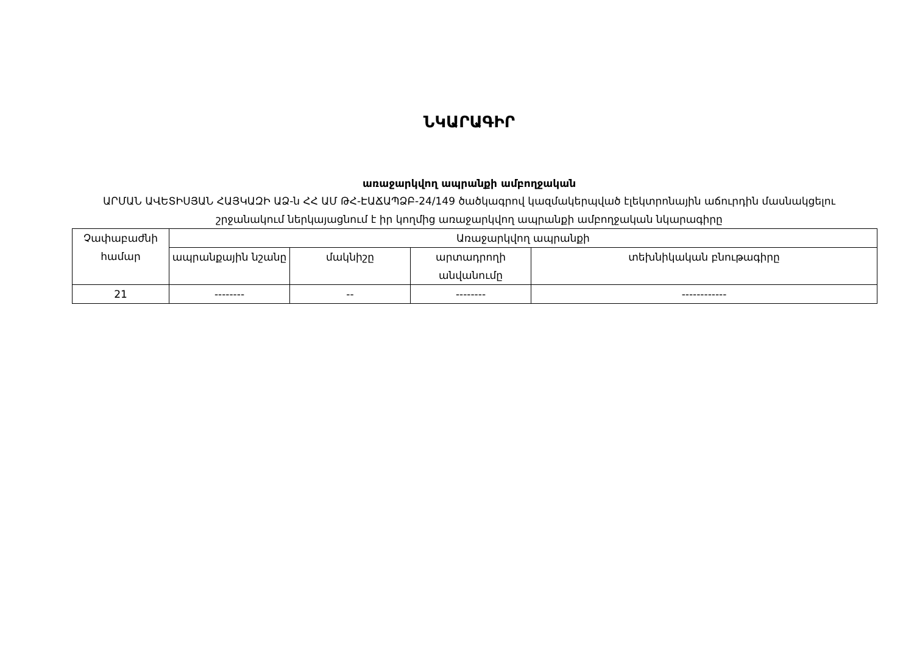ՆԿԱՐԱԳԻՐ
առաջարկվող ապրանքի ամբողջական
ԱՐՄԱՆ ԱՎԵՏԻՍՅԱՆ ՀԱՅԿԱԶԻ ԱՁ-ն ՀՀ ԱՄ ԹՀ-ԷԱՃԱՊՁԲ-24/149 ծածկագրով կազմակերպված էլեկտրոնային աճուրդին մասնակցելու շրջանակում ներկայացնում է իր կողմից առաջարկվող ապրանքի ամբողջական նկարագիրը
| Չափաբաժնի համար | Առաջարկվող ապրանքի | | | |
| | ապրանքային նշանը | մակնիշը | արտադրողի անվանումը | տեխնիկական բնութագիրը |
| 21 | -------- | -- | -------- | ------------ |